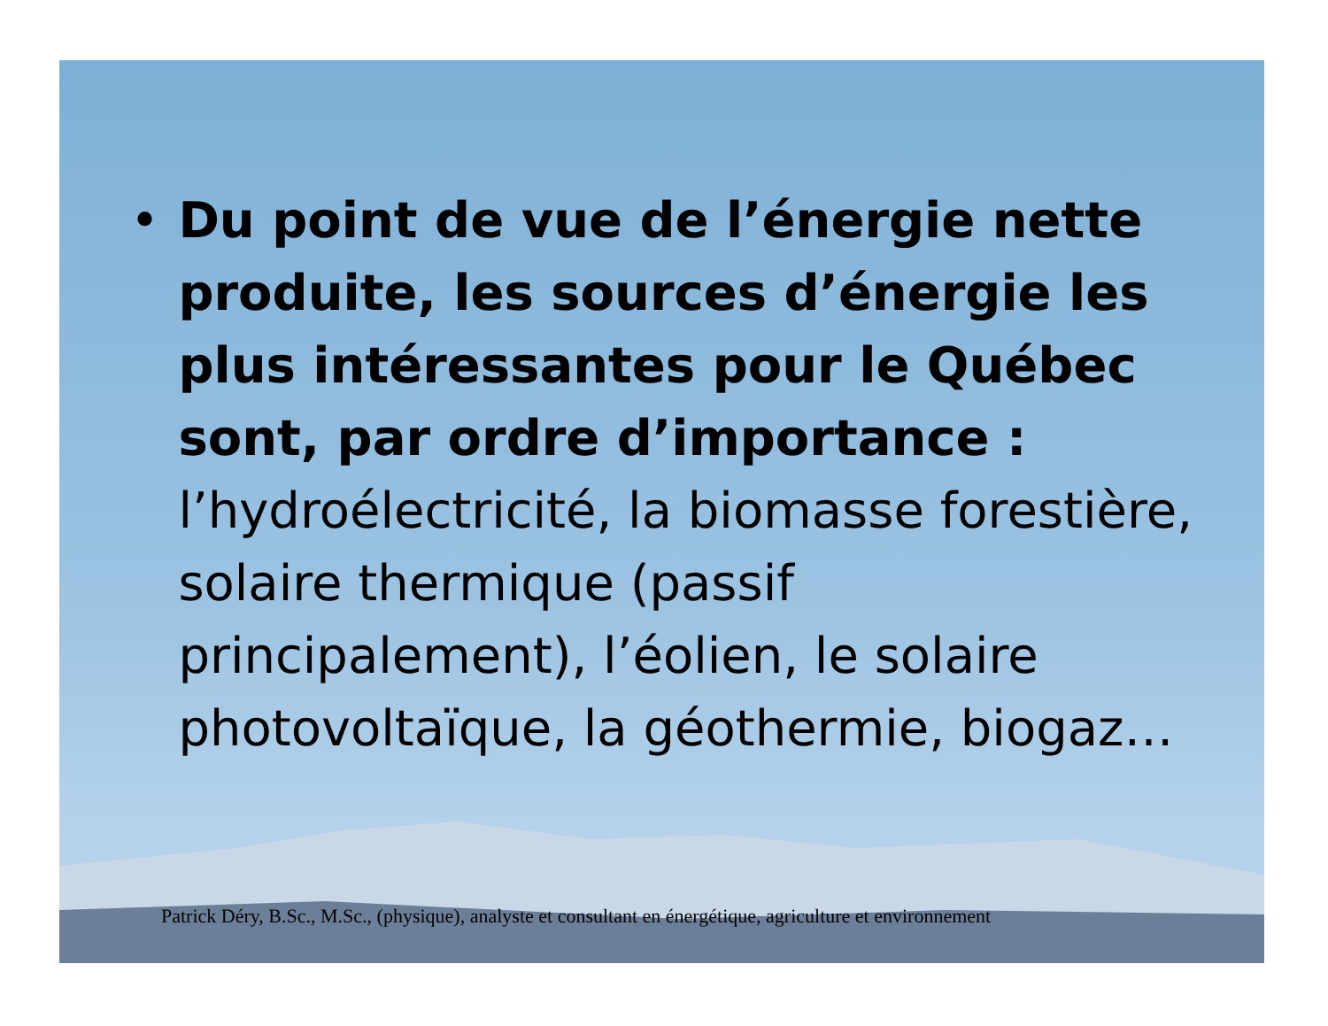• Du point de vue de l’énergie nette produite, les sources d’énergie les plus intéressantes pour le Québec sont, par ordre d’importance : l’hydroélectricité, la biomasse forestière, solaire thermique (passif principalement), l’éolien, le solaire photovoltaïque, la géothermie, biogaz…
Patrick Déry, B.Sc., M.Sc., (physique), analyste et consultant en énergétique, agriculture et environnement